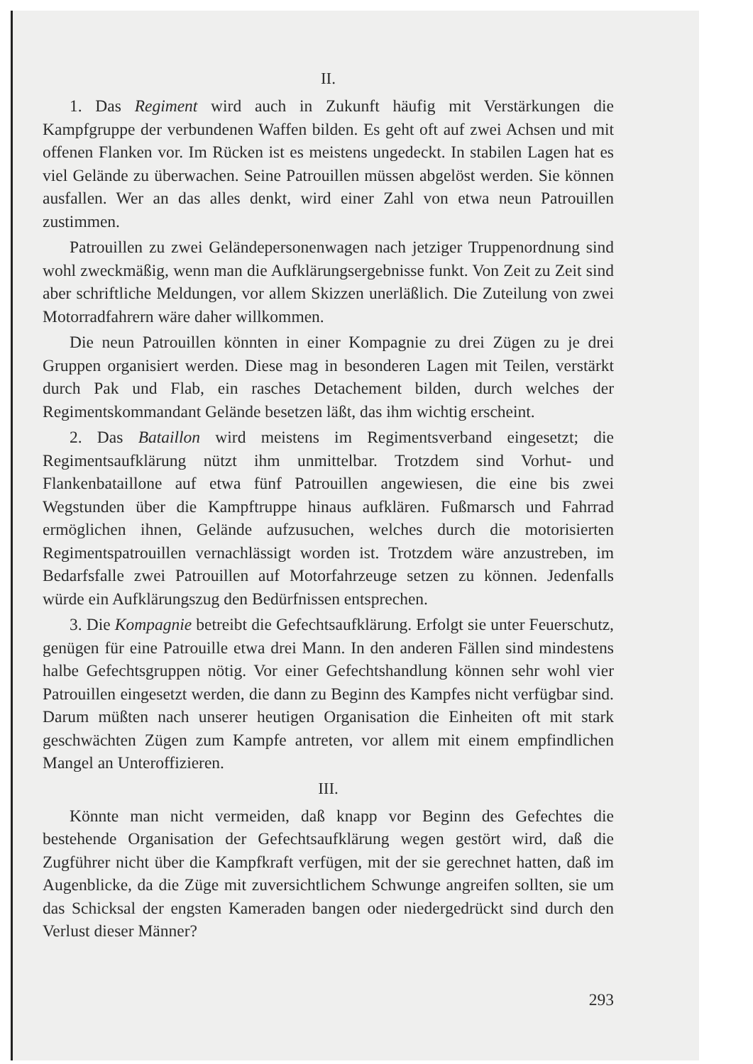II.
1. Das Regiment wird auch in Zukunft häufig mit Verstärkungen die Kampfgruppe der verbundenen Waffen bilden. Es geht oft auf zwei Achsen und mit offenen Flanken vor. Im Rücken ist es meistens ungedeckt. In stabilen Lagen hat es viel Gelände zu überwachen. Seine Patrouillen müssen abgelöst werden. Sie können ausfallen. Wer an das alles denkt, wird einer Zahl von etwa neun Patrouillen zustimmen.
Patrouillen zu zwei Geländepersonenwagen nach jetziger Truppenordnung sind wohl zweckmäßig, wenn man die Aufklärungsergebnisse funkt. Von Zeit zu Zeit sind aber schriftliche Meldungen, vor allem Skizzen unerläßlich. Die Zuteilung von zwei Motorradfahrern wäre daher willkommen.
Die neun Patrouillen könnten in einer Kompagnie zu drei Zügen zu je drei Gruppen organisiert werden. Diese mag in besonderen Lagen mit Teilen, verstärkt durch Pak und Flab, ein rasches Detachement bilden, durch welches der Regimentskommandant Gelände besetzen läßt, das ihm wichtig erscheint.
2. Das Bataillon wird meistens im Regimentsverband eingesetzt; die Regimentsaufklärung nützt ihm unmittelbar. Trotzdem sind Vorhut- und Flankenbataillone auf etwa fünf Patrouillen angewiesen, die eine bis zwei Wegstunden über die Kampftruppe hinaus aufklären. Fußmarsch und Fahrrad ermöglichen ihnen, Gelände aufzusuchen, welches durch die motorisierten Regimentspatrouillen vernachlässigt worden ist. Trotzdem wäre anzustreben, im Bedarfsfalle zwei Patrouillen auf Motorfahrzeuge setzen zu können. Jedenfalls würde ein Aufklärungszug den Bedürfnissen entsprechen.
3. Die Kompagnie betreibt die Gefechtsaufklärung. Erfolgt sie unter Feuerschutz, genügen für eine Patrouille etwa drei Mann. In den anderen Fällen sind mindestens halbe Gefechtsgruppen nötig. Vor einer Gefechtshandlung können sehr wohl vier Patrouillen eingesetzt werden, die dann zu Beginn des Kampfes nicht verfügbar sind. Darum müßten nach unserer heutigen Organisation die Einheiten oft mit stark geschwächten Zügen zum Kampfe antreten, vor allem mit einem empfindlichen Mangel an Unteroffizieren.
III.
Könnte man nicht vermeiden, daß knapp vor Beginn des Gefechtes die bestehende Organisation der Gefechtsaufklärung wegen gestört wird, daß die Zugführer nicht über die Kampfkraft verfügen, mit der sie gerechnet hatten, daß im Augenblicke, da die Züge mit zuversichtlichem Schwunge angreifen sollten, sie um das Schicksal der engsten Kameraden bangen oder niedergedrückt sind durch den Verlust dieser Männer?
293